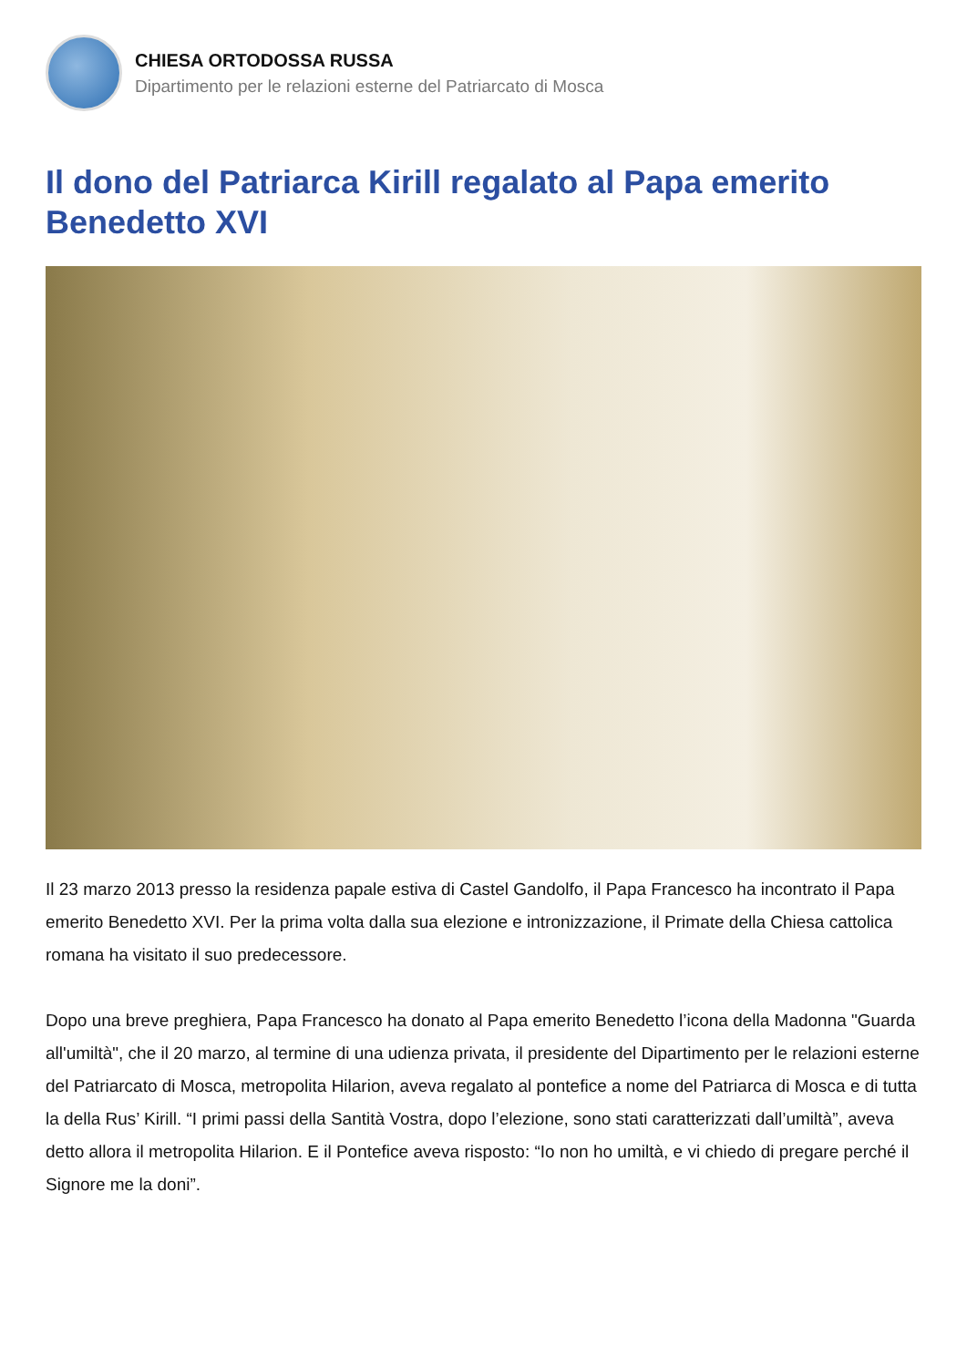CHIESA ORTODOSSA RUSSA
Dipartimento per le relazioni esterne del Patriarcato di Mosca
Il dono del Patriarca Kirill regalato al Papa emerito Benedetto XVI
Il 23 marzo 2013 presso la residenza papale estiva di Castel Gandolfo, il Papa Francesco ha incontrato il Papa emerito Benedetto XVI. Per la prima volta dalla sua elezione e intronizzazione, il Primate della Chiesa cattolica romana ha visitato il suo predecessore.
Dopo una breve preghiera, Papa Francesco ha donato al Papa emerito Benedetto l’icona della Madonna "Guarda all'umiltà", che il 20 marzo, al termine di una udienza privata, il presidente del Dipartimento per le relazioni esterne del Patriarcato di Mosca, metropolita Hilarion, aveva regalato al pontefice a nome del Patriarca di Mosca e di tutta la della Rus’ Kirill. “I primi passi della Santità Vostra, dopo l’elezione, sono stati caratterizzati dall’umiltà”, aveva detto allora il metropolita Hilarion. E il Pontefice aveva risposto: “Io non ho umiltà, e vi chiedo di pregare perché il Signore me la doni”.